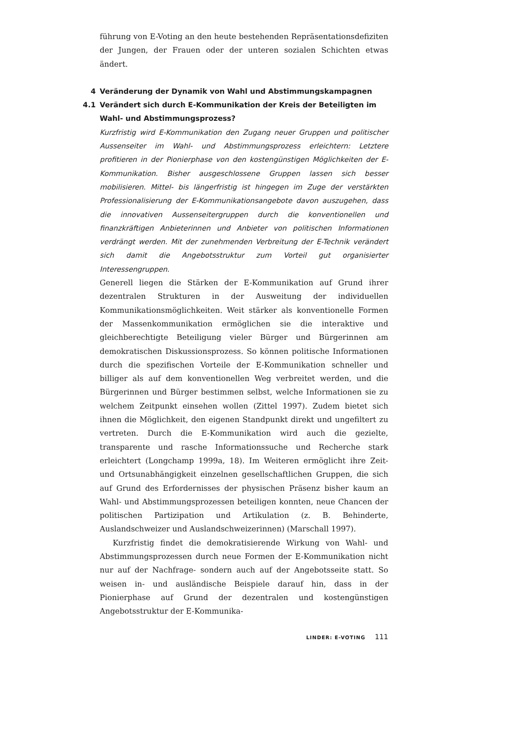führung von E-Voting an den heute bestehenden Repräsentationsdefiziten der Jungen, der Frauen oder der unteren sozialen Schichten etwas ändert.
4 Veränderung der Dynamik von Wahl und Abstimmungskampagnen
4.1 Verändert sich durch E-Kommunikation der Kreis der Beteiligten im Wahl- und Abstimmungsprozess?
Kurzfristig wird E-Kommunikation den Zugang neuer Gruppen und politischer Aussenseiter im Wahl- und Abstimmungsprozess erleichtern: Letztere profitieren in der Pionierphase von den kostengünstigen Möglichkeiten der E-Kommunikation. Bisher ausgeschlossene Gruppen lassen sich besser mobilisieren. Mittel- bis längerfristig ist hingegen im Zuge der verstärkten Professionalisierung der E-Kommunikationsangebote davon auszugehen, dass die innovativen Aussenseitergruppen durch die konventionellen und finanzkräftigen Anbieterinnen und Anbieter von politischen Informationen verdrängt werden. Mit der zunehmenden Verbreitung der E-Technik verändert sich damit die Angebotsstruktur zum Vorteil gut organisierter Interessengruppen.
Generell liegen die Stärken der E-Kommunikation auf Grund ihrer dezentralen Strukturen in der Ausweitung der individuellen Kommunikationsmöglichkeiten. Weit stärker als konventionelle Formen der Massenkommunikation ermöglichen sie die interaktive und gleichberechtigte Beteiligung vieler Bürger und Bürgerinnen am demokratischen Diskussionsprozess. So können politische Informationen durch die spezifischen Vorteile der E-Kommunikation schneller und billiger als auf dem konventionellen Weg verbreitet werden, und die Bürgerinnen und Bürger bestimmen selbst, welche Informationen sie zu welchem Zeitpunkt einsehen wollen (Zittel 1997). Zudem bietet sich ihnen die Möglichkeit, den eigenen Standpunkt direkt und ungefiltert zu vertreten. Durch die E-Kommunikation wird auch die gezielte, transparente und rasche Informationssuche und Recherche stark erleichtert (Longchamp 1999a, 18). Im Weiteren ermöglicht ihre Zeit- und Ortsunabhängigkeit einzelnen gesellschaftlichen Gruppen, die sich auf Grund des Erfordernisses der physischen Präsenz bisher kaum an Wahl- und Abstimmungsprozessen beteiligen konnten, neue Chancen der politischen Partizipation und Artikulation (z. B. Behinderte, Auslandschweizer und Auslandschweizerinnen) (Marschall 1997).
Kurzfristig findet die demokratisierende Wirkung von Wahl- und Abstimmungsprozessen durch neue Formen der E-Kommunikation nicht nur auf der Nachfrage- sondern auch auf der Angebotsseite statt. So weisen in- und ausländische Beispiele darauf hin, dass in der Pionierphase auf Grund der dezentralen und kostengünstigen Angebotsstruktur der E-Kommunika-
LINDER: E-VOTING 111